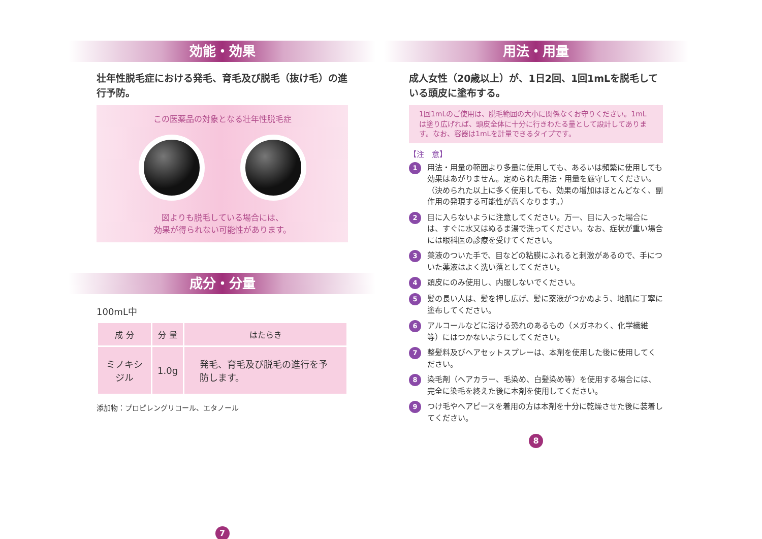効能・効果
壮年性脱毛症における発毛、育毛及び脱毛（抜け毛）の進行予防。
この医薬品の対象となる壮年性脱毛症
図よりも脱毛している場合には、
効果が得られない可能性があります。
成分・分量
100mL中
| 成 分 | 分 量 | はたらき |
| --- | --- | --- |
| ミノキシジル | 1.0g | 発毛、育毛及び脱毛の進行を予防します。 |
添加物：プロピレングリコール、エタノール
7
用法・用量
成人女性（20歳以上）が、1日2回、1回1mLを脱毛している頭皮に塗布する。
1回1mLのご使用は、脱毛範囲の大小に関係なくお守りください。1mLは塗り広げれば、頭皮全体に十分に行きわたる量として設計してあります。なお、容器は1mLを計量できるタイプです。
【注　意】
1 用法・用量の範囲より多量に使用しても、あるいは頻繁に使用しても効果はあがりません。定められた用法・用量を厳守してください。（決められた以上に多く使用しても、効果の増加はほとんどなく、副作用の発現する可能性が高くなります。）
2 目に入らないように注意してください。万一、目に入った場合には、すぐに水又はぬるま湯で洗ってください。なお、症状が重い場合には眼科医の診療を受けてください。
3 薬液のついた手で、目などの粘膜にふれると刺激があるので、手についた薬液はよく洗い落としてください。
4 頭皮にのみ使用し、内服しないでください。
5 髪の長い人は、髪を押し広げ、髪に薬液がつかぬよう、地肌に丁寧に塗布してください。
6 アルコールなどに溶ける恐れのあるもの（メガネわく、化学繊維等）にはつかないようにしてください。
7 整髪料及びヘアセットスプレーは、本剤を使用した後に使用してください。
8 染毛剤（ヘアカラー、毛染め、白髪染め等）を使用する場合には、完全に染毛を終えた後に本剤を使用してください。
9 つけ毛やヘアピースを着用の方は本剤を十分に乾燥させた後に装着してください。
8